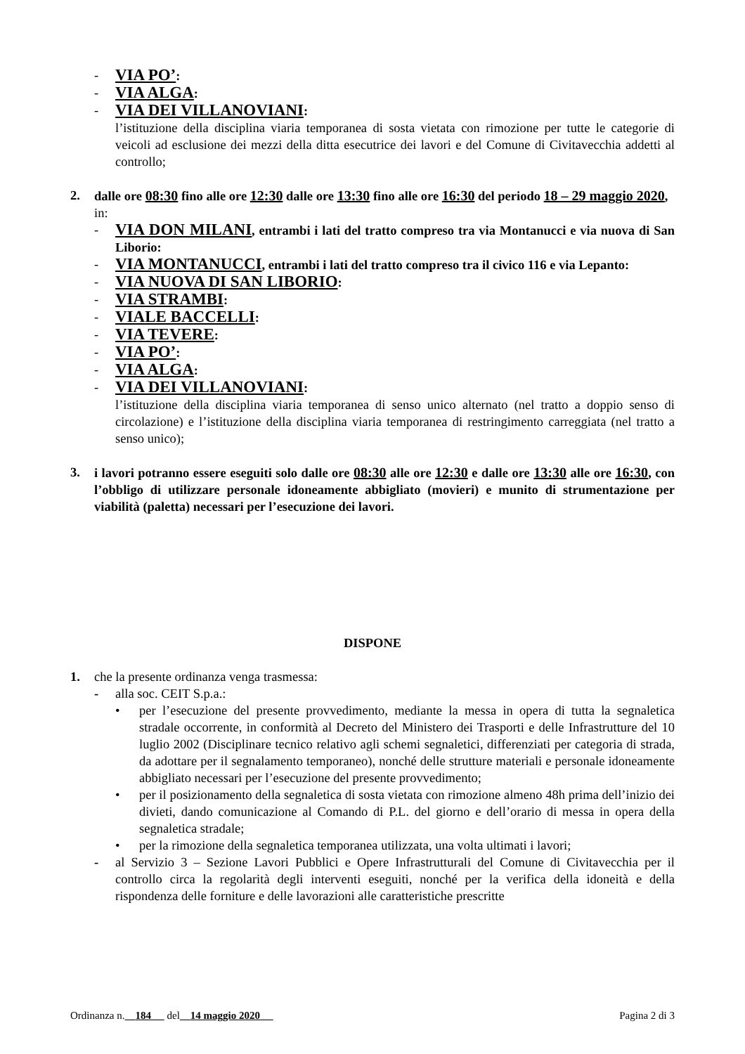- VIA PO’:
- VIA ALGA:
- VIA DEI VILLANOVIANI:
l’istituzione della disciplina viaria temporanea di sosta vietata con rimozione per tutte le categorie di veicoli ad esclusione dei mezzi della ditta esecutrice dei lavori e del Comune di Civitavecchia addetti al controllo;
2. dalle ore 08:30 fino alle ore 12:30 dalle ore 13:30 fino alle ore 16:30 del periodo 18 – 29 maggio 2020, in:
- VIA DON MILANI, entrambi i lati del tratto compreso tra via Montanucci e via nuova di San Liborio:
- VIA MONTANUCCI, entrambi i lati del tratto compreso tra il civico 116 e via Lepanto:
- VIA NUOVA DI SAN LIBORIO:
- VIA STRAMBI:
- VIALE BACCELLI:
- VIA TEVERE:
- VIA PO’:
- VIA ALGA:
- VIA DEI VILLANOVIANI:
l’istituzione della disciplina viaria temporanea di senso unico alternato (nel tratto a doppio senso di circolazione) e l’istituzione della disciplina viaria temporanea di restringimento carreggiata (nel tratto a senso unico);
3. i lavori potranno essere eseguiti solo dalle ore 08:30 alle ore 12:30 e dalle ore 13:30 alle ore 16:30, con l’obbligo di utilizzare personale idoneamente abbigliato (movieri) e munito di strumentazione per viabilità (paletta) necessari per l’esecuzione dei lavori.
DISPONE
1. che la presente ordinanza venga trasmessa:
- alla soc. CEIT S.p.a.:
• per l’esecuzione del presente provvedimento, mediante la messa in opera di tutta la segnaletica stradale occorrente, in conformità al Decreto del Ministero dei Trasporti e delle Infrastrutture del 10 luglio 2002 (Disciplinare tecnico relativo agli schemi segnaletici, differenziati per categoria di strada, da adottare per il segnalamento temporaneo), nonché delle strutture materiali e personale idoneamente abbigliato necessari per l’esecuzione del presente provvedimento;
• per il posizionamento della segnaletica di sosta vietata con rimozione almeno 48h prima dell’inizio dei divieti, dando comunicazione al Comando di P.L. del giorno e dell’orario di messa in opera della segnaletica stradale;
• per la rimozione della segnaletica temporanea utilizzata, una volta ultimati i lavori;
- al Servizio 3 – Sezione Lavori Pubblici e Opere Infrastrutturali del Comune di Civitavecchia per il controllo circa la regolarità degli interventi eseguiti, nonché per la verifica della idoneità e della rispondenza delle forniture e delle lavorazioni alle caratteristiche prescritte
Ordinanza n. 184 del 14 maggio 2020 Pagina 2 di 3